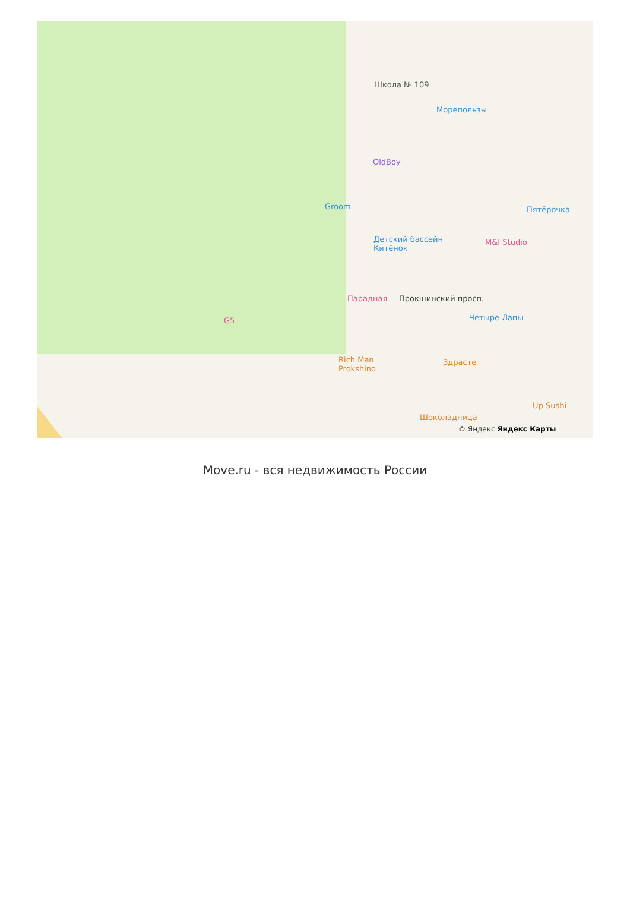Школа № 109
Морепользы
OldBoy
Groom Пятёрочка
Детский бассейн
Китёнок
M&I Studio
Парадная Прокшинский просп.
Четыре Лапы G5
Rich Man
Prokshino
Здрасте
Up Sushi
Шоколадница
© Яндекс Яндекс Карты
Move.ru - вся недвижимость России